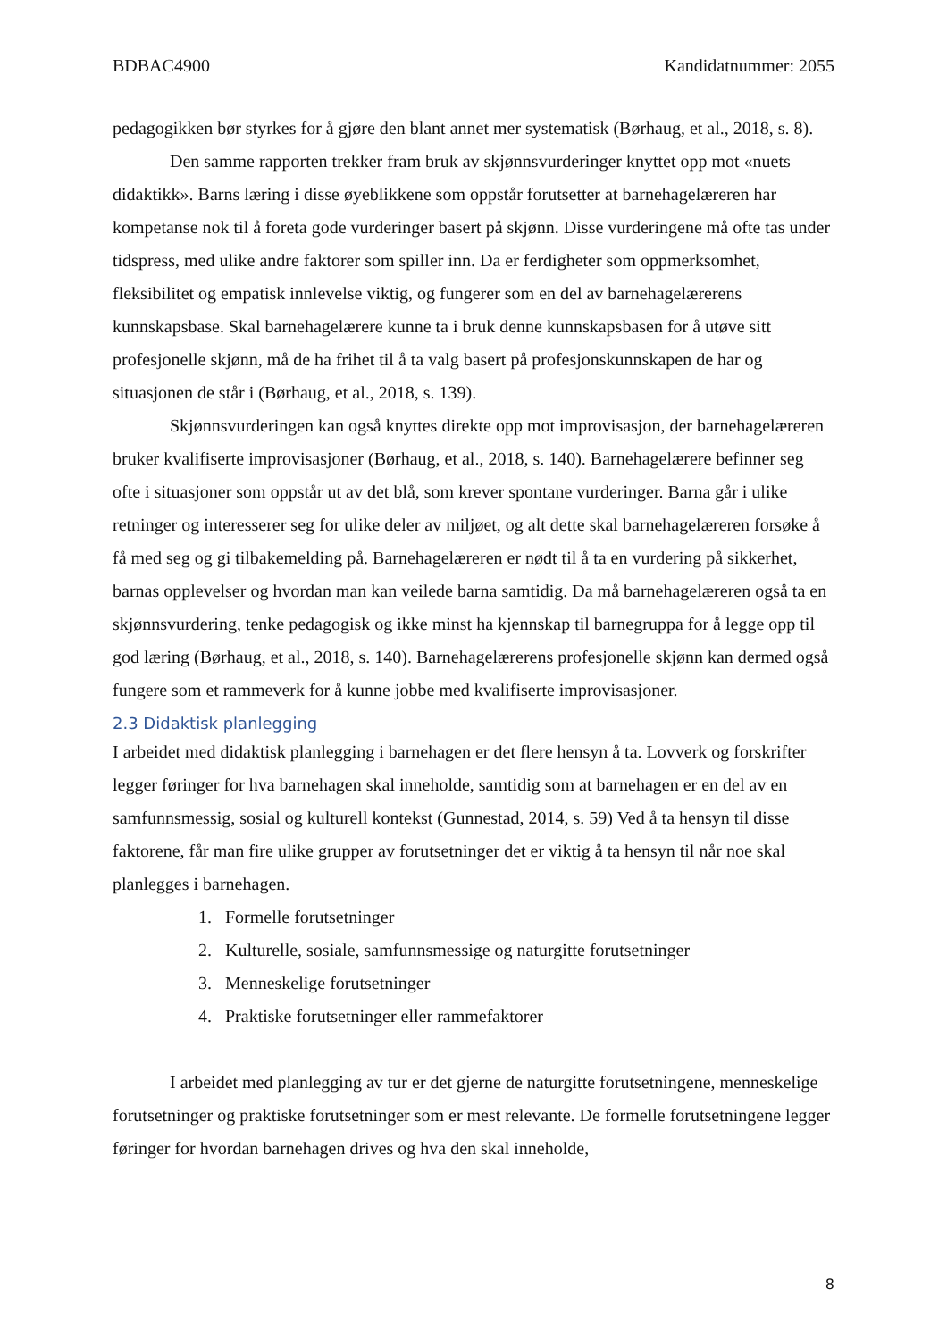BDBAC4900 Kandidatnummer: 2055
pedagogikken bør styrkes for å gjøre den blant annet mer systematisk (Børhaug, et al., 2018, s. 8).
Den samme rapporten trekker fram bruk av skjønnsvurderinger knyttet opp mot «nuets didaktikk». Barns læring i disse øyeblikkene som oppstår forutsetter at barnehagelæreren har kompetanse nok til å foreta gode vurderinger basert på skjønn. Disse vurderingene må ofte tas under tidspress, med ulike andre faktorer som spiller inn. Da er ferdigheter som oppmerksomhet, fleksibilitet og empatisk innlevelse viktig, og fungerer som en del av barnehagelærerens kunnskapsbase. Skal barnehagelærere kunne ta i bruk denne kunnskapsbasen for å utøve sitt profesjonelle skjønn, må de ha frihet til å ta valg basert på profesjonskunnskapen de har og situasjonen de står i (Børhaug, et al., 2018, s. 139).
Skjønnsvurderingen kan også knyttes direkte opp mot improvisasjon, der barnehagelæreren bruker kvalifiserte improvisasjoner (Børhaug, et al., 2018, s. 140). Barnehagelærere befinner seg ofte i situasjoner som oppstår ut av det blå, som krever spontane vurderinger. Barna går i ulike retninger og interesserer seg for ulike deler av miljøet, og alt dette skal barnehagelæreren forsøke å få med seg og gi tilbakemelding på. Barnehagelæreren er nødt til å ta en vurdering på sikkerhet, barnas opplevelser og hvordan man kan veilede barna samtidig. Da må barnehagelæreren også ta en skjønnsvurdering, tenke pedagogisk og ikke minst ha kjennskap til barnegruppa for å legge opp til god læring (Børhaug, et al., 2018, s. 140). Barnehagelærerens profesjonelle skjønn kan dermed også fungere som et rammeverk for å kunne jobbe med kvalifiserte improvisasjoner.
2.3 Didaktisk planlegging
I arbeidet med didaktisk planlegging i barnehagen er det flere hensyn å ta. Lovverk og forskrifter legger føringer for hva barnehagen skal inneholde, samtidig som at barnehagen er en del av en samfunnsmessig, sosial og kulturell kontekst (Gunnestad, 2014, s. 59) Ved å ta hensyn til disse faktorene, får man fire ulike grupper av forutsetninger det er viktig å ta hensyn til når noe skal planlegges i barnehagen.
1. Formelle forutsetninger
2. Kulturelle, sosiale, samfunnsmessige og naturgitte forutsetninger
3. Menneskelige forutsetninger
4. Praktiske forutsetninger eller rammefaktorer
I arbeidet med planlegging av tur er det gjerne de naturgitte forutsetningene, menneskelige forutsetninger og praktiske forutsetninger som er mest relevante. De formelle forutsetningene legger føringer for hvordan barnehagen drives og hva den skal inneholde,
8